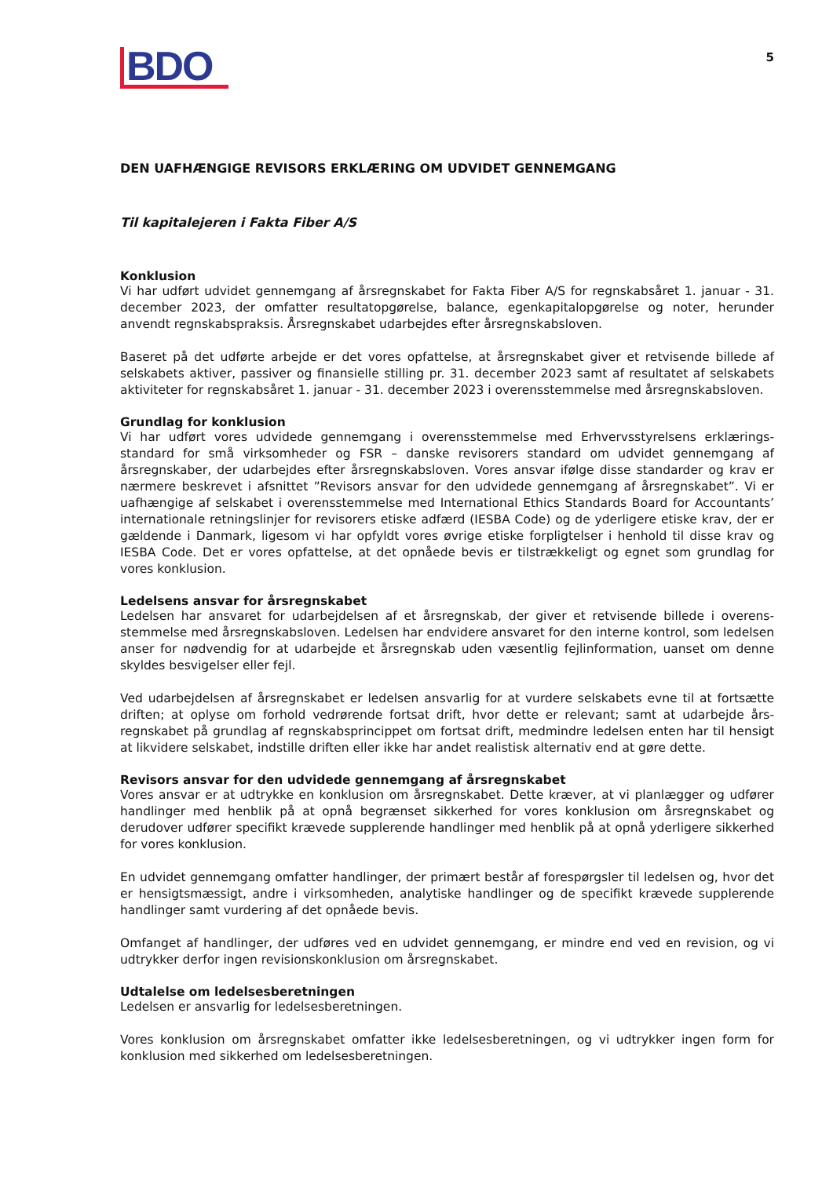BDO
5
DEN UAFHÆNGIGE REVISORS ERKLÆRING OM UDVIDET GENNEMGANG
Til kapitalejeren i Fakta Fiber A/S
Konklusion
Vi har udført udvidet gennemgang af årsregnskabet for Fakta Fiber A/S for regnskabsåret 1. januar - 31. december 2023, der omfatter resultatopgørelse, balance, egenkapitalopgørelse og noter, herunder anvendt regnskabspraksis. Årsregnskabet udarbejdes efter årsregnskabsloven.
Baseret på det udførte arbejde er det vores opfattelse, at årsregnskabet giver et retvisende billede af selskabets aktiver, passiver og finansielle stilling pr. 31. december 2023 samt af resultatet af selskabets aktiviteter for regnskabsåret 1. januar - 31. december 2023 i overensstemmelse med årsregnskabsloven.
Grundlag for konklusion
Vi har udført vores udvidede gennemgang i overensstemmelse med Erhvervsstyrelsens erklærings-standard for små virksomheder og FSR – danske revisorers standard om udvidet gennemgang af årsregnskaber, der udarbejdes efter årsregnskabsloven. Vores ansvar ifølge disse standarder og krav er nærmere beskrevet i afsnittet ”Revisors ansvar for den udvidede gennemgang af årsregnskabet”. Vi er uafhængige af selskabet i overensstemmelse med International Ethics Standards Board for Accountants’ internationale retningslinjer for revisorers etiske adfærd (IESBA Code) og de yderligere etiske krav, der er gældende i Danmark, ligesom vi har opfyldt vores øvrige etiske forpligtelser i henhold til disse krav og IESBA Code. Det er vores opfattelse, at det opnåede bevis er tilstrækkeligt og egnet som grundlag for vores konklusion.
Ledelsens ansvar for årsregnskabet
Ledelsen har ansvaret for udarbejdelsen af et årsregnskab, der giver et retvisende billede i overens-stemmelse med årsregnskabsloven. Ledelsen har endvidere ansvaret for den interne kontrol, som ledelsen anser for nødvendig for at udarbejde et årsregnskab uden væsentlig fejlinformation, uanset om denne skyldes besvigelser eller fejl.
Ved udarbejdelsen af årsregnskabet er ledelsen ansvarlig for at vurdere selskabets evne til at fortsætte driften; at oplyse om forhold vedrørende fortsat drift, hvor dette er relevant; samt at udarbejde års-regnskabet på grundlag af regnskabsprincippet om fortsat drift, medmindre ledelsen enten har til hensigt at likvidere selskabet, indstille driften eller ikke har andet realistisk alternativ end at gøre dette.
Revisors ansvar for den udvidede gennemgang af årsregnskabet
Vores ansvar er at udtrykke en konklusion om årsregnskabet. Dette kræver, at vi planlægger og udfører handlinger med henblik på at opnå begrænset sikkerhed for vores konklusion om årsregnskabet og derudover udfører specifikt krævede supplerende handlinger med henblik på at opnå yderligere sikkerhed for vores konklusion.
En udvidet gennemgang omfatter handlinger, der primært består af forespørgsler til ledelsen og, hvor det er hensigtsmæssigt, andre i virksomheden, analytiske handlinger og de specifikt krævede supplerende handlinger samt vurdering af det opnåede bevis.
Omfanget af handlinger, der udføres ved en udvidet gennemgang, er mindre end ved en revision, og vi udtrykker derfor ingen revisionskonklusion om årsregnskabet.
Udtalelse om ledelsesberetningen
Ledelsen er ansvarlig for ledelsesberetningen.
Vores konklusion om årsregnskabet omfatter ikke ledelsesberetningen, og vi udtrykker ingen form for konklusion med sikkerhed om ledelsesberetningen.